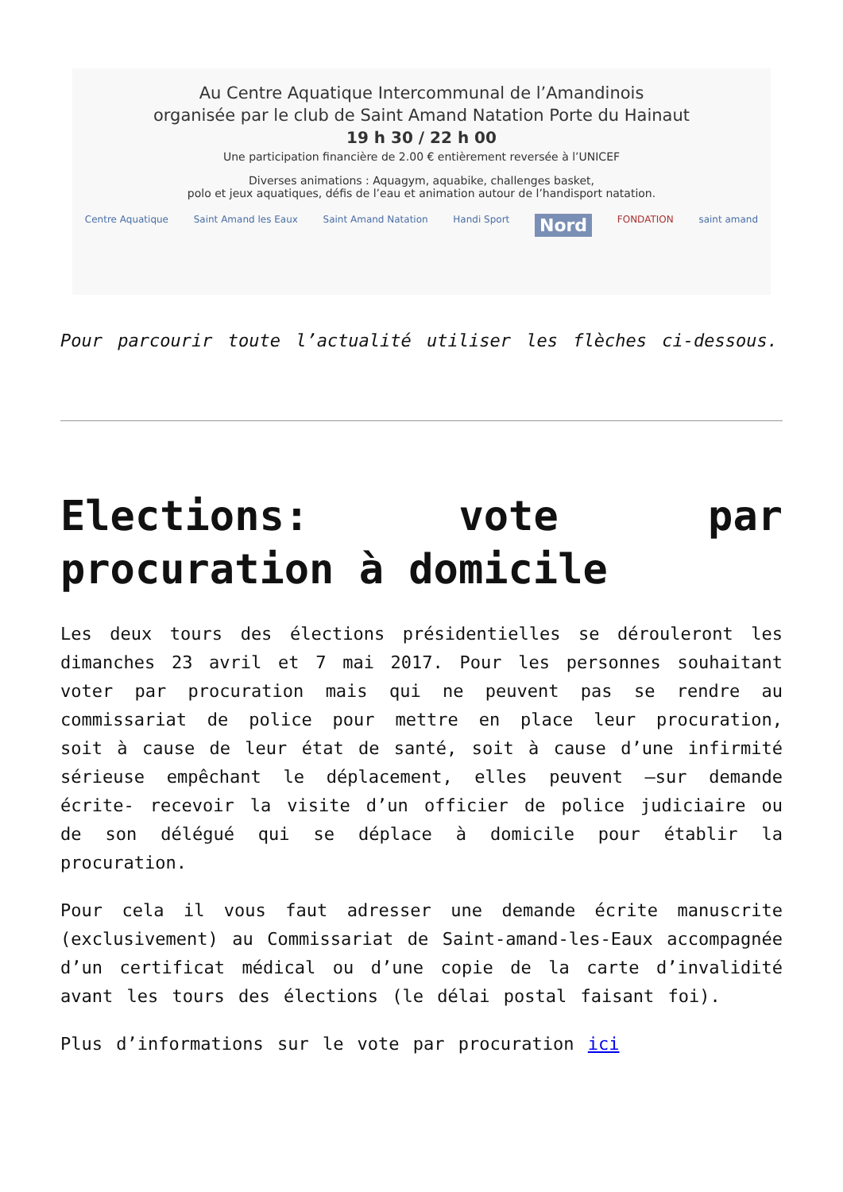Au Centre Aquatique Intercommunal de l’Amandinois
organisée par le club de Saint Amand Natation Porte du Hainaut
19 h 30 / 22 h 00
Une participation financière de 2.00 € entièrement reversée à l’UNICEF
Diverses animations : Aquagym, aquabike, challenges basket,
polo et jeux aquatiques, défis de l’eau et animation autour de l’handisport natation.
Centre Aquatique Saint Amand les Eaux Saint Amand Natation Handi Sport Nord FONDATION saint amand
Pour parcourir toute l’actualité utiliser les flèches ci-dessous.
Elections: vote par procuration à domicile
Les deux tours des élections présidentielles se dérouleront les dimanches 23 avril et 7 mai 2017. Pour les personnes souhaitant voter par procuration mais qui ne peuvent pas se rendre au commissariat de police pour mettre en place leur procuration, soit à cause de leur état de santé, soit à cause d’une infirmité sérieuse empêchant le déplacement, elles peuvent –sur demande écrite- recevoir la visite d’un officier de police judiciaire ou de son délégué qui se déplace à domicile pour établir la procuration.
Pour cela il vous faut adresser une demande écrite manuscrite (exclusivement) au Commissariat de Saint-amand-les-Eaux accompagnée d’un certificat médical ou d’une copie de la carte d’invalidité avant les tours des élections (le délai postal faisant foi).
Plus d’informations sur le vote par procuration ici